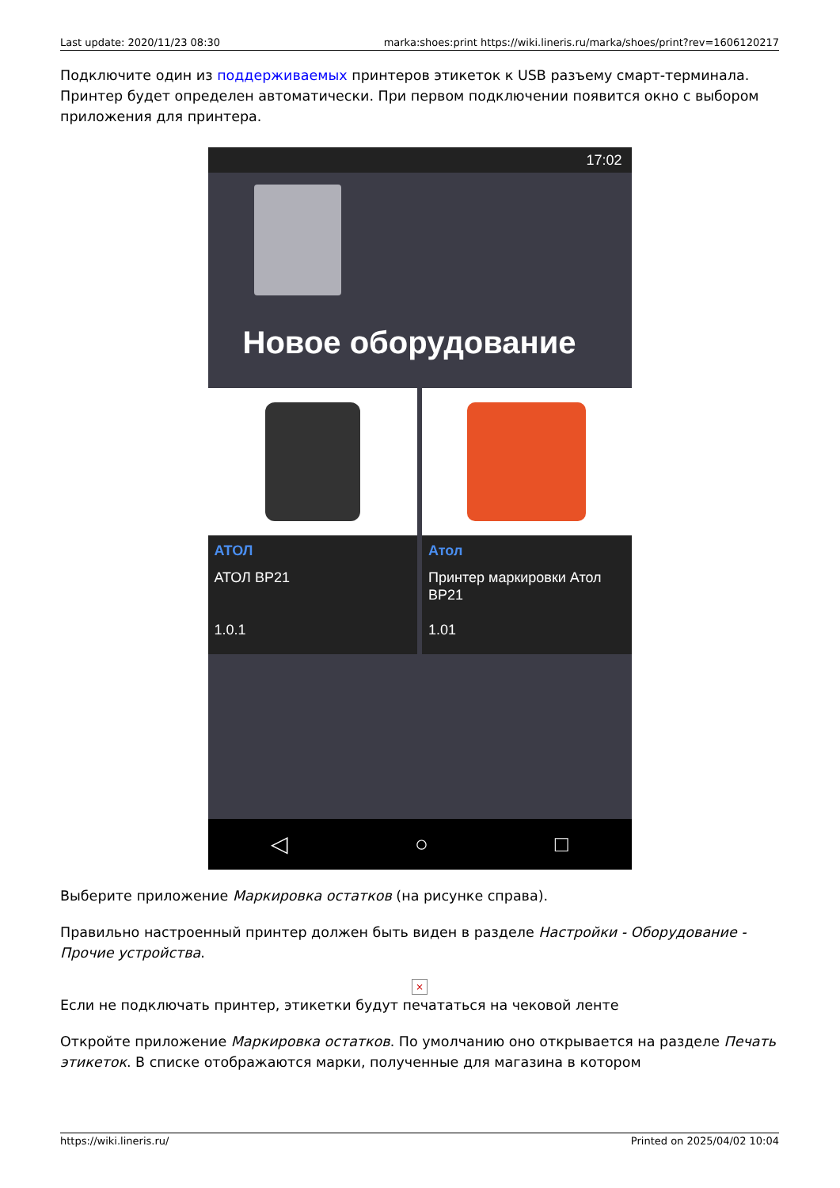Last update: 2020/11/23 08:30 marka:shoes:print https://wiki.lineris.ru/marka/shoes/print?rev=1606120217
Подключите один из поддерживаемых принтеров этикеток к USB разъему смарт-терминала. Принтер будет определен автоматически. При первом подключении появится окно с выбором приложения для принтера.
17:02
Новое оборудование
АТОЛ
АТОЛ BP21
1.0.1
Атол
Принтер маркировки Атол BP21
1.01
◁ ○ □
Выберите приложение Маркировка остатков (на рисунке справа).
Правильно настроенный принтер должен быть виден в разделе Настройки - Оборудование - Прочие устройства.
×
Если не подключать принтер, этикетки будут печататься на чековой ленте
Откройте приложение Маркировка остатков. По умолчанию оно открывается на разделе Печать этикеток. В списке отображаются марки, полученные для магазина в котором
https://wiki.lineris.ru/ Printed on 2025/04/02 10:04